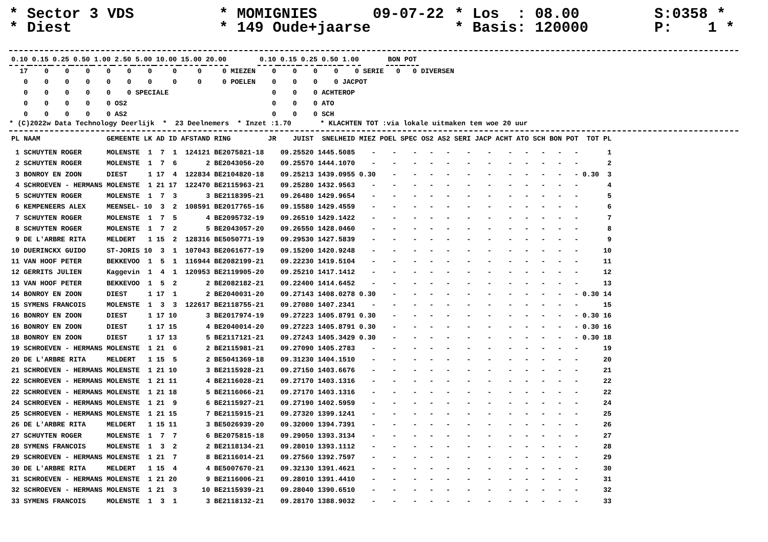* Sector 3 VDS * Diest
* MOMIGNIES * 149 Oude+jaarse
09-07-22
* Los : 08.00 * Basis: 120000
S:0358 * P: 1 *
| 0.10 | 0.15 | 0.25 | 0.50 | 1.00 | 2.50 | 5.00 | 10.00 | 15.00 | 20.00 | | 0.10 | 0.15 | 0.25 | 0.50 | 1.00 | | BON | POT | |
| 17 | 0 | 0 | 0 | 0 | 0 | 0 | 0 | 0 | 0 | MIEZEN | 0 | 0 | 0 | 0 | 0 | SERIE | 0 | 0 | DIVERSEN |
| 0 | 0 | 0 | 0 | 0 | 0 | 0 | 0 | 0 | 0 | POELEN | 0 | 0 | 0 | 0 | JACPOT | | | | |
| 0 | 0 | 0 | 0 | 0 | 0 | SPECIALE | | | | | 0 | 0 | 0 | ACHTEROP | | | | | |
| 0 | 0 | 0 | 0 | 0 | OS2 | | | | | | 0 | 0 | 0 | ATO | | | | | |
| 0 | 0 | 0 | 0 | 0 | AS2 | | | | | | 0 | 0 | 0 | SCH | | | | | |
* (C)2022w Data Technology Deerlijk * 23 Deelnemers * Inzet :1.70 * KLACHTEN TOT :via lokale uitmaken tem woe 20 uur
| PL | NAAM | GEMEENTE | LK | AD | ID | AFSTAND | RING | JR | JUIST | SNELHEID | MIEZ | POEL | SPEC | OS2 | AS2 | SERI | JACP | ACHT | ATO | SCH | BON | POT | TOT | PL |
| --- | --- | --- | --- | --- | --- | --- | --- | --- | --- | --- | --- | --- | --- | --- | --- | --- | --- | --- | --- | --- | --- | --- | --- | --- |
| 1 | SCHUYTEN ROGER | MOLENSTE | 1 | 7 | 1 | 124121 | BE2075821-18 | | 09.25520 | 1445.5085 | - | - | - | - | - | - | - | - | - | - | - | - | | 1 |
| 2 | SCHUYTEN ROGER | MOLENSTE | 1 | 7 | 6 | 2 | BE2043056-20 | | 09.25570 | 1444.1070 | - | - | - | - | - | - | - | - | - | - | - | - | | 2 |
| 3 | BONROY EN ZOON | DIEST | 1 | 17 | 4 | 122834 | BE2104820-18 | | 09.25213 | 1439.0955 | 0.30 | - | - | - | - | - | - | - | - | - | - | - | 0.30 | 3 |
| 4 | SCHROEVEN - HERMANS | MOLENSTE | 1 | 21 | 17 | 122470 | BE2115963-21 | | 09.25280 | 1432.9563 | - | - | - | - | - | - | - | - | - | - | - | - | | 4 |
| 5 | SCHUYTEN ROGER | MOLENSTE | 1 | 7 | 3 | 3 | BE2118395-21 | | 09.26480 | 1429.9654 | - | - | - | - | - | - | - | - | - | - | - | - | | 5 |
| 6 | KEMPENEERS ALEX | MEENSEL- | 10 | 3 | 2 | 108591 | BE2017765-16 | | 09.15580 | 1429.4559 | - | - | - | - | - | - | - | - | - | - | - | - | | 6 |
| 7 | SCHUYTEN ROGER | MOLENSTE | 1 | 7 | 5 | 4 | BE2095732-19 | | 09.26510 | 1429.1422 | - | - | - | - | - | - | - | - | - | - | - | - | | 7 |
| 8 | SCHUYTEN ROGER | MOLENSTE | 1 | 7 | 2 | 5 | BE2043057-20 | | 09.26550 | 1428.0460 | - | - | - | - | - | - | - | - | - | - | - | - | | 8 |
| 9 | DE L'ARBRE RITA | MELDERT | 1 | 15 | 2 | 128316 | BE5050771-19 | | 09.29530 | 1427.5839 | - | - | - | - | - | - | - | - | - | - | - | - | | 9 |
| 10 | DUERINCKX GUIDO | ST-JORIS | 10 | 3 | 1 | 107043 | BE2061677-19 | | 09.15200 | 1420.9248 | - | - | - | - | - | - | - | - | - | - | - | - | | 10 |
| 11 | VAN HOOF PETER | BEKKEVOO | 1 | 5 | 1 | 116944 | BE2082199-21 | | 09.22230 | 1419.5104 | - | - | - | - | - | - | - | - | - | - | - | - | | 11 |
| 12 | GERRITS JULIEN | Kaggevin | 1 | 4 | 1 | 120953 | BE2119905-20 | | 09.25210 | 1417.1412 | - | - | - | - | - | - | - | - | - | - | - | - | | 12 |
| 13 | VAN HOOF PETER | BEKKEVOO | 1 | 5 | 2 | 2 | BE2082182-21 | | 09.22400 | 1414.6452 | - | - | - | - | - | - | - | - | - | - | - | - | | 13 |
| 14 | BONROY EN ZOON | DIEST | 1 | 17 | 1 | 2 | BE2040031-20 | | 09.27143 | 1408.0278 | 0.30 | - | - | - | - | - | - | - | - | - | - | - | 0.30 | 14 |
| 15 | SYMENS FRANCOIS | MOLENSTE | 1 | 3 | 3 | 122617 | BE2118755-21 | | 09.27080 | 1407.2341 | - | - | - | - | - | - | - | - | - | - | - | - | | 15 |
| 16 | BONROY EN ZOON | DIEST | 1 | 17 | 10 | 3 | BE2017974-19 | | 09.27223 | 1405.8791 | 0.30 | - | - | - | - | - | - | - | - | - | - | - | 0.30 | 16 |
| 16 | BONROY EN ZOON | DIEST | 1 | 17 | 15 | 4 | BE2040014-20 | | 09.27223 | 1405.8791 | 0.30 | - | - | - | - | - | - | - | - | - | - | - | 0.30 | 16 |
| 18 | BONROY EN ZOON | DIEST | 1 | 17 | 13 | 5 | BE2117121-21 | | 09.27243 | 1405.3429 | 0.30 | - | - | - | - | - | - | - | - | - | - | - | 0.30 | 18 |
| 19 | SCHROEVEN - HERMANS | MOLENSTE | 1 | 21 | 6 | 2 | BE2115981-21 | | 09.27090 | 1405.2783 | - | - | - | - | - | - | - | - | - | - | - | - | | 19 |
| 20 | DE L'ARBRE RITA | MELDERT | 1 | 15 | 5 | 2 | BE5041369-18 | | 09.31230 | 1404.1510 | - | - | - | - | - | - | - | - | - | - | - | - | | 20 |
| 21 | SCHROEVEN - HERMANS | MOLENSTE | 1 | 21 | 10 | 3 | BE2115928-21 | | 09.27150 | 1403.6676 | - | - | - | - | - | - | - | - | - | - | - | - | | 21 |
| 22 | SCHROEVEN - HERMANS | MOLENSTE | 1 | 21 | 11 | 4 | BE2116028-21 | | 09.27170 | 1403.1316 | - | - | - | - | - | - | - | - | - | - | - | - | | 22 |
| 22 | SCHROEVEN - HERMANS | MOLENSTE | 1 | 21 | 18 | 5 | BE2116066-21 | | 09.27170 | 1403.1316 | - | - | - | - | - | - | - | - | - | - | - | - | | 22 |
| 24 | SCHROEVEN - HERMANS | MOLENSTE | 1 | 21 | 9 | 6 | BE2115927-21 | | 09.27190 | 1402.5959 | - | - | - | - | - | - | - | - | - | - | - | - | | 24 |
| 25 | SCHROEVEN - HERMANS | MOLENSTE | 1 | 21 | 15 | 7 | BE2115915-21 | | 09.27320 | 1399.1241 | - | - | - | - | - | - | - | - | - | - | - | - | | 25 |
| 26 | DE L'ARBRE RITA | MELDERT | 1 | 15 | 11 | 3 | BE5026939-20 | | 09.32000 | 1394.7391 | - | - | - | - | - | - | - | - | - | - | - | - | | 26 |
| 27 | SCHUYTEN ROGER | MOLENSTE | 1 | 7 | 7 | 6 | BE2075815-18 | | 09.29050 | 1393.3134 | - | - | - | - | - | - | - | - | - | - | - | - | | 27 |
| 28 | SYMENS FRANCOIS | MOLENSTE | 1 | 3 | 2 | 2 | BE2118134-21 | | 09.28010 | 1393.1112 | - | - | - | - | - | - | - | - | - | - | - | - | | 28 |
| 29 | SCHROEVEN - HERMANS | MOLENSTE | 1 | 21 | 7 | 8 | BE2116014-21 | | 09.27560 | 1392.7597 | - | - | - | - | - | - | - | - | - | - | - | - | | 29 |
| 30 | DE L'ARBRE RITA | MELDERT | 1 | 15 | 4 | 4 | BE5007670-21 | | 09.32130 | 1391.4621 | - | - | - | - | - | - | - | - | - | - | - | - | | 30 |
| 31 | SCHROEVEN - HERMANS | MOLENSTE | 1 | 21 | 20 | 9 | BE2116006-21 | | 09.28010 | 1391.4410 | - | - | - | - | - | - | - | - | - | - | - | - | | 31 |
| 32 | SCHROEVEN - HERMANS | MOLENSTE | 1 | 21 | 3 | 10 | BE2115939-21 | | 09.28040 | 1390.6510 | - | - | - | - | - | - | - | - | - | - | - | - | | 32 |
| 33 | SYMENS FRANCOIS | MOLENSTE | 1 | 3 | 1 | 3 | BE2118132-21 | | 09.28170 | 1388.9032 | - | - | - | - | - | - | - | - | - | - | - | - | | 33 |